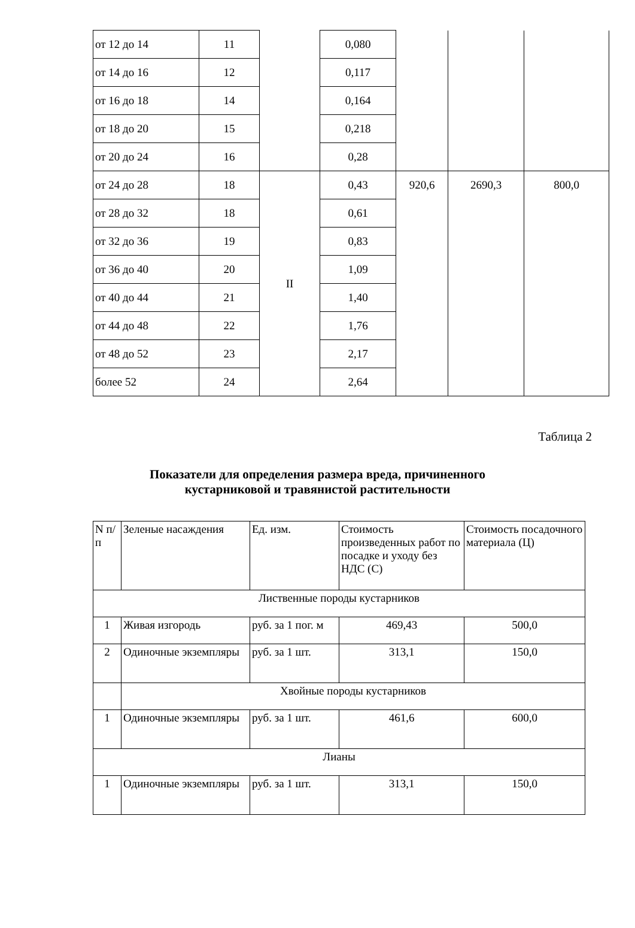| от 12 до 14 | 11 | | 0,080 | | | |
| от 14 до 16 | 12 | | 0,117 | | | |
| от 16 до 18 | 14 | | 0,164 | | | |
| от 18 до 20 | 15 | | 0,218 | | | |
| от 20 до 24 | 16 | | 0,28 | | | |
| от 24 до 28 | 18 | II | 0,43 | 920,6 | 2690,3 | 800,0 |
| от 28 до 32 | 18 | | 0,61 | | | |
| от 32 до 36 | 19 | | 0,83 | | | |
| от 36 до 40 | 20 | | 1,09 | | | |
| от 40 до 44 | 21 | | 1,40 | | | |
| от 44 до 48 | 22 | | 1,76 | | | |
| от 48 до 52 | 23 | | 2,17 | | | |
| более 52 | 24 | | 2,64 | | | |
Таблица 2
Показатели для определения размера вреда, причиненного
кустарниковой и травянистой растительности
| N п/п | Зеленые насаждения | Ед. изм. | Стоимость произведенных работ по посадке и уходу без НДС (С) | Стоимость посадочного материала (Ц) |
| Лиственные породы кустарников | | | | |
| 1 | Живая изгородь | руб. за 1 пог. м | 469,43 | 500,0 |
| 2 | Одиночные экземпляры | руб. за 1 шт. | 313,1 | 150,0 |
| | Хвойные породы кустарников | | | |
| 1 | Одиночные экземпляры | руб. за 1 шт. | 461,6 | 600,0 |
| Лианы | | | | |
| 1 | Одиночные экземпляры | руб. за 1 шт. | 313,1 | 150,0 |